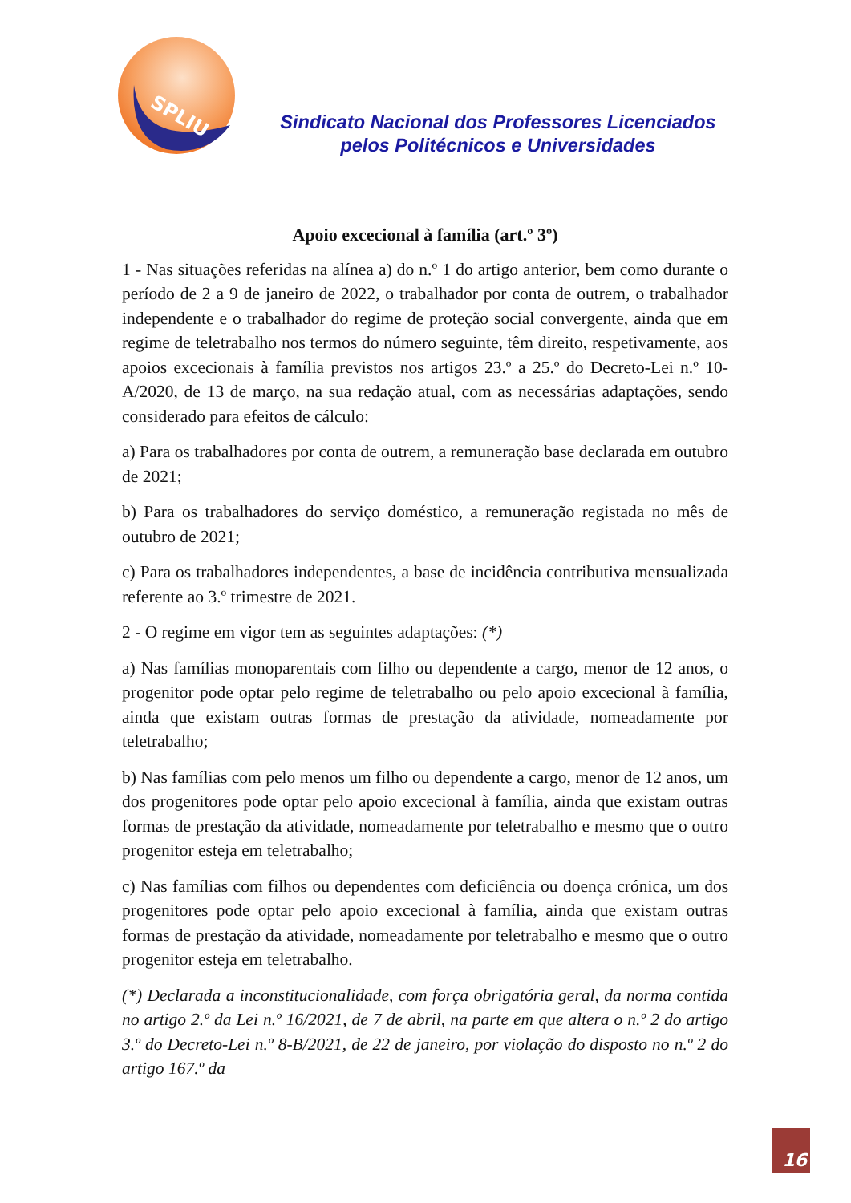SPLIU
Sindicato Nacional dos Professores Licenciados
pelos Politécnicos e Universidades
Apoio excecional à família (art.º 3º)
1 - Nas situações referidas na alínea a) do n.º 1 do artigo anterior, bem como durante o período de 2 a 9 de janeiro de 2022, o trabalhador por conta de outrem, o trabalhador independente e o trabalhador do regime de proteção social convergente, ainda que em regime de teletrabalho nos termos do número seguinte, têm direito, respetivamente, aos apoios excecionais à família previstos nos artigos 23.º a 25.º do Decreto-Lei n.º 10-A/2020, de 13 de março, na sua redação atual, com as necessárias adaptações, sendo considerado para efeitos de cálculo:
a) Para os trabalhadores por conta de outrem, a remuneração base declarada em outubro de 2021;
b) Para os trabalhadores do serviço doméstico, a remuneração registada no mês de outubro de 2021;
c) Para os trabalhadores independentes, a base de incidência contributiva mensualizada referente ao 3.º trimestre de 2021.
2 - O regime em vigor tem as seguintes adaptações: (*)
a) Nas famílias monoparentais com filho ou dependente a cargo, menor de 12 anos, o progenitor pode optar pelo regime de teletrabalho ou pelo apoio excecional à família, ainda que existam outras formas de prestação da atividade, nomeadamente por teletrabalho;
b) Nas famílias com pelo menos um filho ou dependente a cargo, menor de 12 anos, um dos progenitores pode optar pelo apoio excecional à família, ainda que existam outras formas de prestação da atividade, nomeadamente por teletrabalho e mesmo que o outro progenitor esteja em teletrabalho;
c) Nas famílias com filhos ou dependentes com deficiência ou doença crónica, um dos progenitores pode optar pelo apoio excecional à família, ainda que existam outras formas de prestação da atividade, nomeadamente por teletrabalho e mesmo que o outro progenitor esteja em teletrabalho.
(*) Declarada a inconstitucionalidade, com força obrigatória geral, da norma contida no artigo 2.º da Lei n.º 16/2021, de 7 de abril, na parte em que altera o n.º 2 do artigo 3.º do Decreto-Lei n.º 8-B/2021, de 22 de janeiro, por violação do disposto no n.º 2 do artigo 167.º da
16